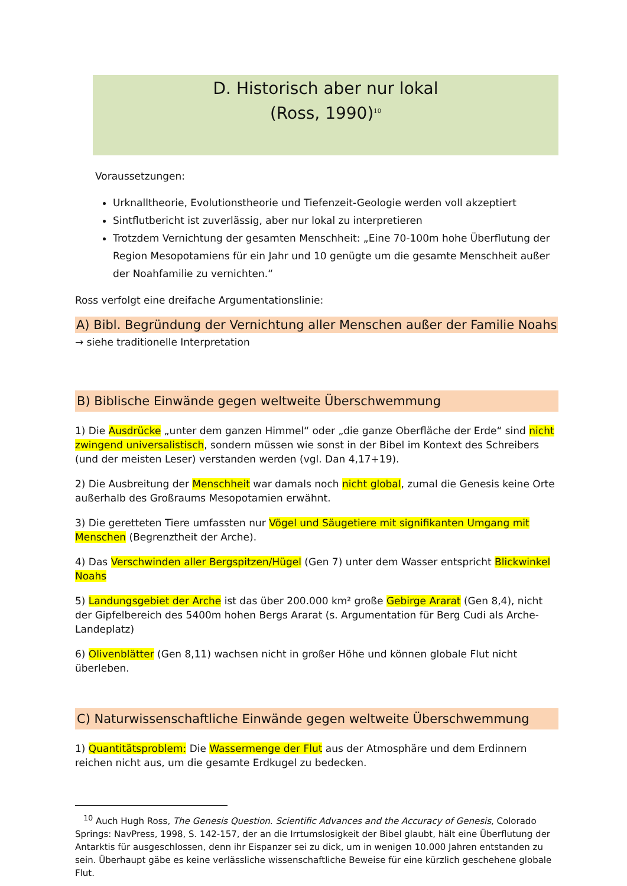D. Historisch aber nur lokal
(Ross, 1990)<sup>10</sup>
Voraussetzungen:
Urknalltheorie, Evolutionstheorie und Tiefenzeit-Geologie werden voll akzeptiert
Sintflutbericht ist zuverlässig, aber nur lokal zu interpretieren
Trotzdem Vernichtung der gesamten Menschheit: „Eine 70-100m hohe Überflutung der Region Mesopotamiens für ein Jahr und 10 genügte um die gesamte Menschheit außer der Noahfamilie zu vernichten.“
Ross verfolgt eine dreifache Argumentationslinie:
A) Bibl. Begründung der Vernichtung aller Menschen außer der Familie Noahs
→ siehe traditionelle Interpretation
B) Biblische Einwände gegen weltweite Überschwemmung
1) Die Ausdrücke „unter dem ganzen Himmel“ oder „die ganze Oberfläche der Erde“ sind nicht zwingend universalistisch, sondern müssen wie sonst in der Bibel im Kontext des Schreibers (und der meisten Leser) verstanden werden (vgl. Dan 4,17+19).
2) Die Ausbreitung der Menschheit war damals noch nicht global, zumal die Genesis keine Orte außerhalb des Großraums Mesopotamien erwähnt.
3) Die geretteten Tiere umfassten nur Vögel und Säugetiere mit signifikanten Umgang mit Menschen (Begrenztheit der Arche).
4) Das Verschwinden aller Bergspitzen/Hügel (Gen 7) unter dem Wasser entspricht Blickwinkel Noahs
5) Landungsgebiet der Arche ist das über 200.000 km² große Gebirge Ararat (Gen 8,4), nicht der Gipfelbereich des 5400m hohen Bergs Ararat (s. Argumentation für Berg Cudi als Arche-Landeplatz)
6) Olivenblätter (Gen 8,11) wachsen nicht in großer Höhe und können globale Flut nicht überleben.
C) Naturwissenschaftliche Einwände gegen weltweite Überschwemmung
1) Quantitätsproblem: Die Wassermenge der Flut aus der Atmosphäre und dem Erdinnern reichen nicht aus, um die gesamte Erdkugel zu bedecken.
<sup>10</sup> Auch Hugh Ross, The Genesis Question. Scientific Advances and the Accuracy of Genesis, Colorado Springs: NavPress, 1998, S. 142-157, der an die Irrtumslosigkeit der Bibel glaubt, hält eine Überflutung der Antarktis für ausgeschlossen, denn ihr Eispanzer sei zu dick, um in wenigen 10.000 Jahren entstanden zu sein. Überhaupt gäbe es keine verlässliche wissenschaftliche Beweise für eine kürzlich geschehene globale Flut.